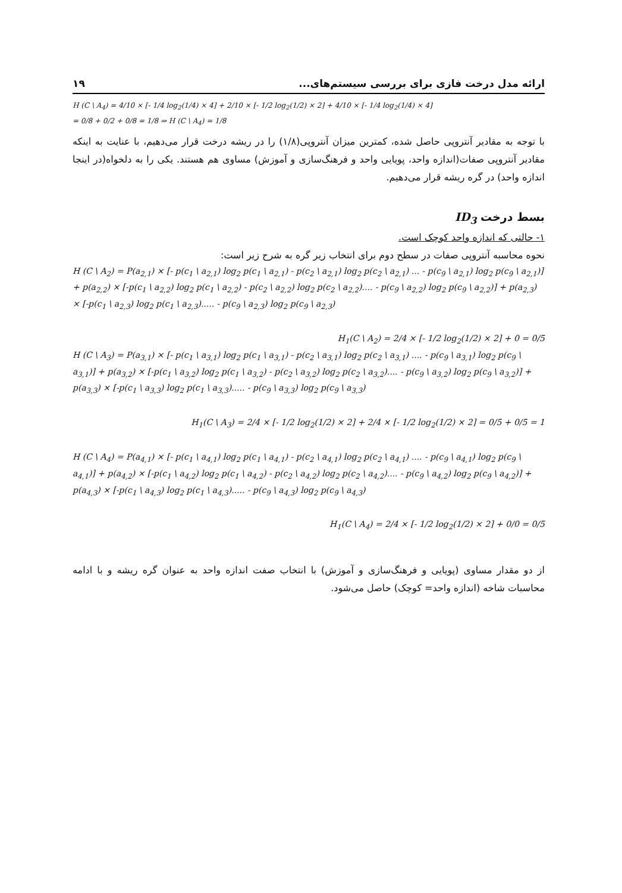۱۹ ارائه مدل درخت فازی برای بررسی سیستم‌های...
H (C \ A<sub>4</sub>) = 4/10 × [- 1/4 log<sub>2</sub>(1/4) × 4] + 2/10 × [- 1/2 log<sub>2</sub>(1/2) × 2] + 4/10 × [- 1/4 log<sub>2</sub>(1/4) × 4]
= 0/8 + 0/2 + 0/8 = 1/8 ⇒ H (C \ A<sub>4</sub>) = 1/8
با توجه به مقادیر آنتروپی حاصل شده، کمترین میزان آنتروپی(۱/۸) را در ریشه درخت قرار می‌دهیم، با عنایت به اینکه مقادیر آنتروپی صفات(اندازه واحد، پویایی واحد و فرهنگ‌سازی و آموزش) مساوی هم هستند. یکی را به دلخواه(در اینجا اندازه واحد) در گره ریشه قرار می‌دهیم.
بسط درخت ID<sub>3</sub>
۱- حالتی که اندازه واحد کوچک است.
نحوه محاسبه آنتروپی صفات در سطح دوم برای انتخاب زیر گره به شرح زیر است:
H (C \ A<sub>2</sub>) = P(a<sub>2,1</sub>) × [- p(c<sub>1</sub> \ a<sub>2,1</sub>) log<sub>2</sub> p(c<sub>1</sub> \ a<sub>2,1</sub>) - p(c<sub>2</sub> \ a<sub>2,1</sub>) log<sub>2</sub> p(c<sub>2</sub> \ a<sub>2,1</sub>) ... - p(c<sub>9</sub> \ a<sub>2,1</sub>) log<sub>2</sub> p(c<sub>9</sub> \ a<sub>2,1</sub>)] + p(a<sub>2,2</sub>) × [-p(c<sub>1</sub> \ a<sub>2,2</sub>) log<sub>2</sub> p(c<sub>1</sub> \ a<sub>2,2</sub>) - p(c<sub>2</sub> \ a<sub>2,2</sub>) log<sub>2</sub> p(c<sub>2</sub> \ a<sub>2,2</sub>).... - p(c<sub>9</sub> \ a<sub>2,2</sub>) log<sub>2</sub> p(c<sub>9</sub> \ a<sub>2,2</sub>)] + p(a<sub>2,3</sub>) × [-p(c<sub>1</sub> \ a<sub>2,3</sub>) log<sub>2</sub> p(c<sub>1</sub> \ a<sub>2,3</sub>)..... - p(c<sub>9</sub> \ a<sub>2,3</sub>) log<sub>2</sub> p(c<sub>9</sub> \ a<sub>2,3</sub>)
H<sub>1</sub>(C \ A<sub>2</sub>) = 2/4 × [- 1/2 log<sub>2</sub>(1/2) × 2] + 0 = 0/5
H (C \ A<sub>3</sub>) = P(a<sub>3,1</sub>) × [- p(c<sub>1</sub> \ a<sub>3,1</sub>) log<sub>2</sub> p(c<sub>1</sub> \ a<sub>3,1</sub>) - p(c<sub>2</sub> \ a<sub>3,1</sub>) log<sub>2</sub> p(c<sub>2</sub> \ a<sub>3,1</sub>) .... - p(c<sub>9</sub> \ a<sub>3,1</sub>) log<sub>2</sub> p(c<sub>9</sub> \ a<sub>3,1</sub>)] + p(a<sub>3,2</sub>) × [-p(c<sub>1</sub> \ a<sub>3,2</sub>) log<sub>2</sub> p(c<sub>1</sub> \ a<sub>3,2</sub>) - p(c<sub>2</sub> \ a<sub>3,2</sub>) log<sub>2</sub> p(c<sub>2</sub> \ a<sub>3,2</sub>).... - p(c<sub>9</sub> \ a<sub>3,2</sub>) log<sub>2</sub> p(c<sub>9</sub> \ a<sub>3,2</sub>)] + p(a<sub>3,3</sub>) × [-p(c<sub>1</sub> \ a<sub>3,3</sub>) log<sub>2</sub> p(c<sub>1</sub> \ a<sub>3,3</sub>)..... - p(c<sub>9</sub> \ a<sub>3,3</sub>) log<sub>2</sub> p(c<sub>9</sub> \ a<sub>3,3</sub>)
H<sub>1</sub>(C \ A<sub>3</sub>) = 2/4 × [- 1/2 log<sub>2</sub>(1/2) × 2] + 2/4 × [- 1/2 log<sub>2</sub>(1/2) × 2] = 0/5 + 0/5 = 1
H (C \ A<sub>4</sub>) = P(a<sub>4,1</sub>) × [- p(c<sub>1</sub> \ a<sub>4,1</sub>) log<sub>2</sub> p(c<sub>1</sub> \ a<sub>4,1</sub>) - p(c<sub>2</sub> \ a<sub>4,1</sub>) log<sub>2</sub> p(c<sub>2</sub> \ a<sub>4,1</sub>) .... - p(c<sub>9</sub> \ a<sub>4,1</sub>) log<sub>2</sub> p(c<sub>9</sub> \ a<sub>4,1</sub>)] + p(a<sub>4,2</sub>) × [-p(c<sub>1</sub> \ a<sub>4,2</sub>) log<sub>2</sub> p(c<sub>1</sub> \ a<sub>4,2</sub>) - p(c<sub>2</sub> \ a<sub>4,2</sub>) log<sub>2</sub> p(c<sub>2</sub> \ a<sub>4,2</sub>).... - p(c<sub>9</sub> \ a<sub>4,2</sub>) log<sub>2</sub> p(c<sub>9</sub> \ a<sub>4,2</sub>)] + p(a<sub>4,3</sub>) × [-p(c<sub>1</sub> \ a<sub>4,3</sub>) log<sub>2</sub> p(c<sub>1</sub> \ a<sub>4,3</sub>)..... - p(c<sub>9</sub> \ a<sub>4,3</sub>) log<sub>2</sub> p(c<sub>9</sub> \ a<sub>4,3</sub>)
H<sub>1</sub>(C \ A<sub>4</sub>) = 2/4 × [- 1/2 log<sub>2</sub>(1/2) × 2] + 0/0 = 0/5
از دو مقدار مساوی (پویایی و فرهنگ‌سازی و آموزش) با انتخاب صفت اندازه واحد به عنوان گره ریشه و با ادامه محاسبات شاخه (اندازه واحد= کوچک) حاصل می‌شود.